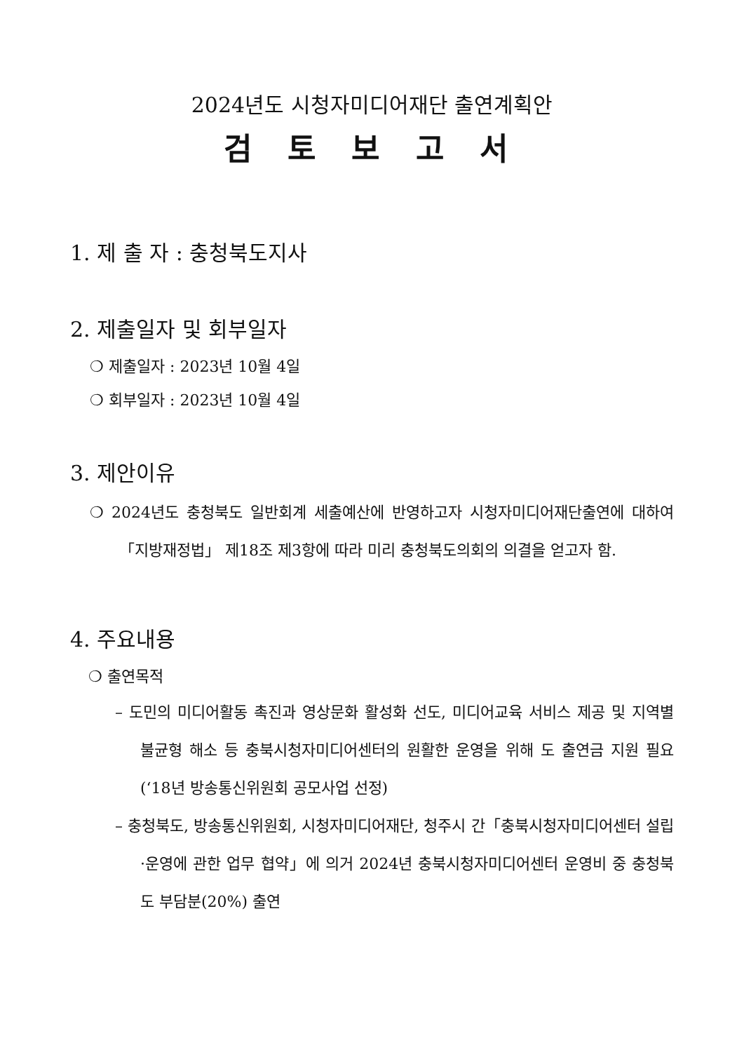2024년도 시청자미디어재단 출연계획안
검 토 보 고 서
1. 제 출 자 : 충청북도지사
2. 제출일자 및 회부일자
❍ 제출일자 : 2023년 10월 4일
❍ 회부일자 : 2023년 10월 4일
3. 제안이유
❍ 2024년도 충청북도 일반회계 세출예산에 반영하고자 시청자미디어재단출연에 대하여「지방재정법」 제18조 제3항에 따라 미리 충청북도의회의 의결을 얻고자 함.
4. 주요내용
❍ 출연목적
– 도민의 미디어활동 촉진과 영상문화 활성화 선도, 미디어교육 서비스 제공 및 지역별 불균형 해소 등 충북시청자미디어센터의 원활한 운영을 위해 도 출연금 지원 필요(‘18년 방송통신위원회 공모사업 선정)
– 충청북도, 방송통신위원회, 시청자미디어재단, 청주시 간「충북시청자미디어센터 설립·운영에 관한 업무 협약」에 의거 2024년 충북시청자미디어센터 운영비 중 충청북도 부담분(20%) 출연